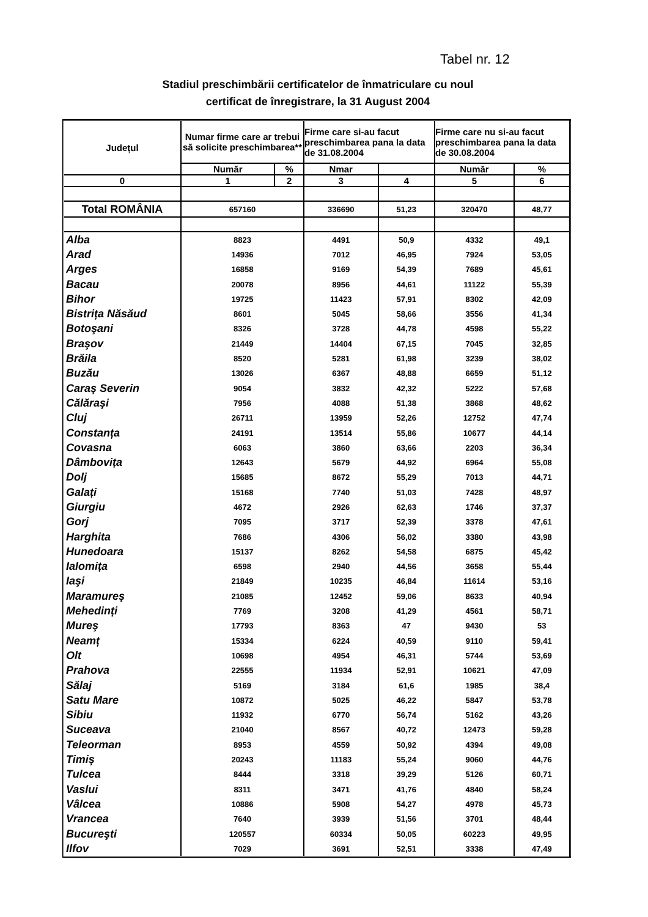Tabel nr. 12
Stadiul preschimbării certificatelor de înmatriculare cu noul
certificat de înregistrare, la 31 August 2004
| Județul | Numar firme care ar trebui să solicite preschimbarea** | | Firme care si-au facut preschimbarea pana la data de 31.08.2004 | | Firme care nu si-au facut preschimbarea pana la data de 30.08.2004 | |
| --- | --- | --- | --- | --- | --- | --- |
| | Număr | % | Nmar | | Număr | % |
| 0 | 1 | 2 | 3 | 4 | 5 | 6 |
| Total ROMÂNIA | 657160 | | 336690 | 51,23 | 320470 | 48,77 |
| Alba | 8823 | | 4491 | 50,9 | 4332 | 49,1 |
| Arad | 14936 | | 7012 | 46,95 | 7924 | 53,05 |
| Arges | 16858 | | 9169 | 54,39 | 7689 | 45,61 |
| Bacau | 20078 | | 8956 | 44,61 | 11122 | 55,39 |
| Bihor | 19725 | | 11423 | 57,91 | 8302 | 42,09 |
| Bistrița Năsăud | 8601 | | 5045 | 58,66 | 3556 | 41,34 |
| Botoşani | 8326 | | 3728 | 44,78 | 4598 | 55,22 |
| Braşov | 21449 | | 14404 | 67,15 | 7045 | 32,85 |
| Brăila | 8520 | | 5281 | 61,98 | 3239 | 38,02 |
| Buzău | 13026 | | 6367 | 48,88 | 6659 | 51,12 |
| Caraş Severin | 9054 | | 3832 | 42,32 | 5222 | 57,68 |
| Călăraşi | 7956 | | 4088 | 51,38 | 3868 | 48,62 |
| Cluj | 26711 | | 13959 | 52,26 | 12752 | 47,74 |
| Constanța | 24191 | | 13514 | 55,86 | 10677 | 44,14 |
| Covasna | 6063 | | 3860 | 63,66 | 2203 | 36,34 |
| Dâmbovița | 12643 | | 5679 | 44,92 | 6964 | 55,08 |
| Dolj | 15685 | | 8672 | 55,29 | 7013 | 44,71 |
| Galați | 15168 | | 7740 | 51,03 | 7428 | 48,97 |
| Giurgiu | 4672 | | 2926 | 62,63 | 1746 | 37,37 |
| Gorj | 7095 | | 3717 | 52,39 | 3378 | 47,61 |
| Harghita | 7686 | | 4306 | 56,02 | 3380 | 43,98 |
| Hunedoara | 15137 | | 8262 | 54,58 | 6875 | 45,42 |
| Ialomița | 6598 | | 2940 | 44,56 | 3658 | 55,44 |
| Iaşi | 21849 | | 10235 | 46,84 | 11614 | 53,16 |
| Maramureş | 21085 | | 12452 | 59,06 | 8633 | 40,94 |
| Mehedinți | 7769 | | 3208 | 41,29 | 4561 | 58,71 |
| Mureş | 17793 | | 8363 | 47 | 9430 | 53 |
| Neamț | 15334 | | 6224 | 40,59 | 9110 | 59,41 |
| Olt | 10698 | | 4954 | 46,31 | 5744 | 53,69 |
| Prahova | 22555 | | 11934 | 52,91 | 10621 | 47,09 |
| Sălaj | 5169 | | 3184 | 61,6 | 1985 | 38,4 |
| Satu Mare | 10872 | | 5025 | 46,22 | 5847 | 53,78 |
| Sibiu | 11932 | | 6770 | 56,74 | 5162 | 43,26 |
| Suceava | 21040 | | 8567 | 40,72 | 12473 | 59,28 |
| Teleorman | 8953 | | 4559 | 50,92 | 4394 | 49,08 |
| Timiş | 20243 | | 11183 | 55,24 | 9060 | 44,76 |
| Tulcea | 8444 | | 3318 | 39,29 | 5126 | 60,71 |
| Vaslui | 8311 | | 3471 | 41,76 | 4840 | 58,24 |
| Vâlcea | 10886 | | 5908 | 54,27 | 4978 | 45,73 |
| Vrancea | 7640 | | 3939 | 51,56 | 3701 | 48,44 |
| Bucureşti | 120557 | | 60334 | 50,05 | 60223 | 49,95 |
| Ilfov | 7029 | | 3691 | 52,51 | 3338 | 47,49 |